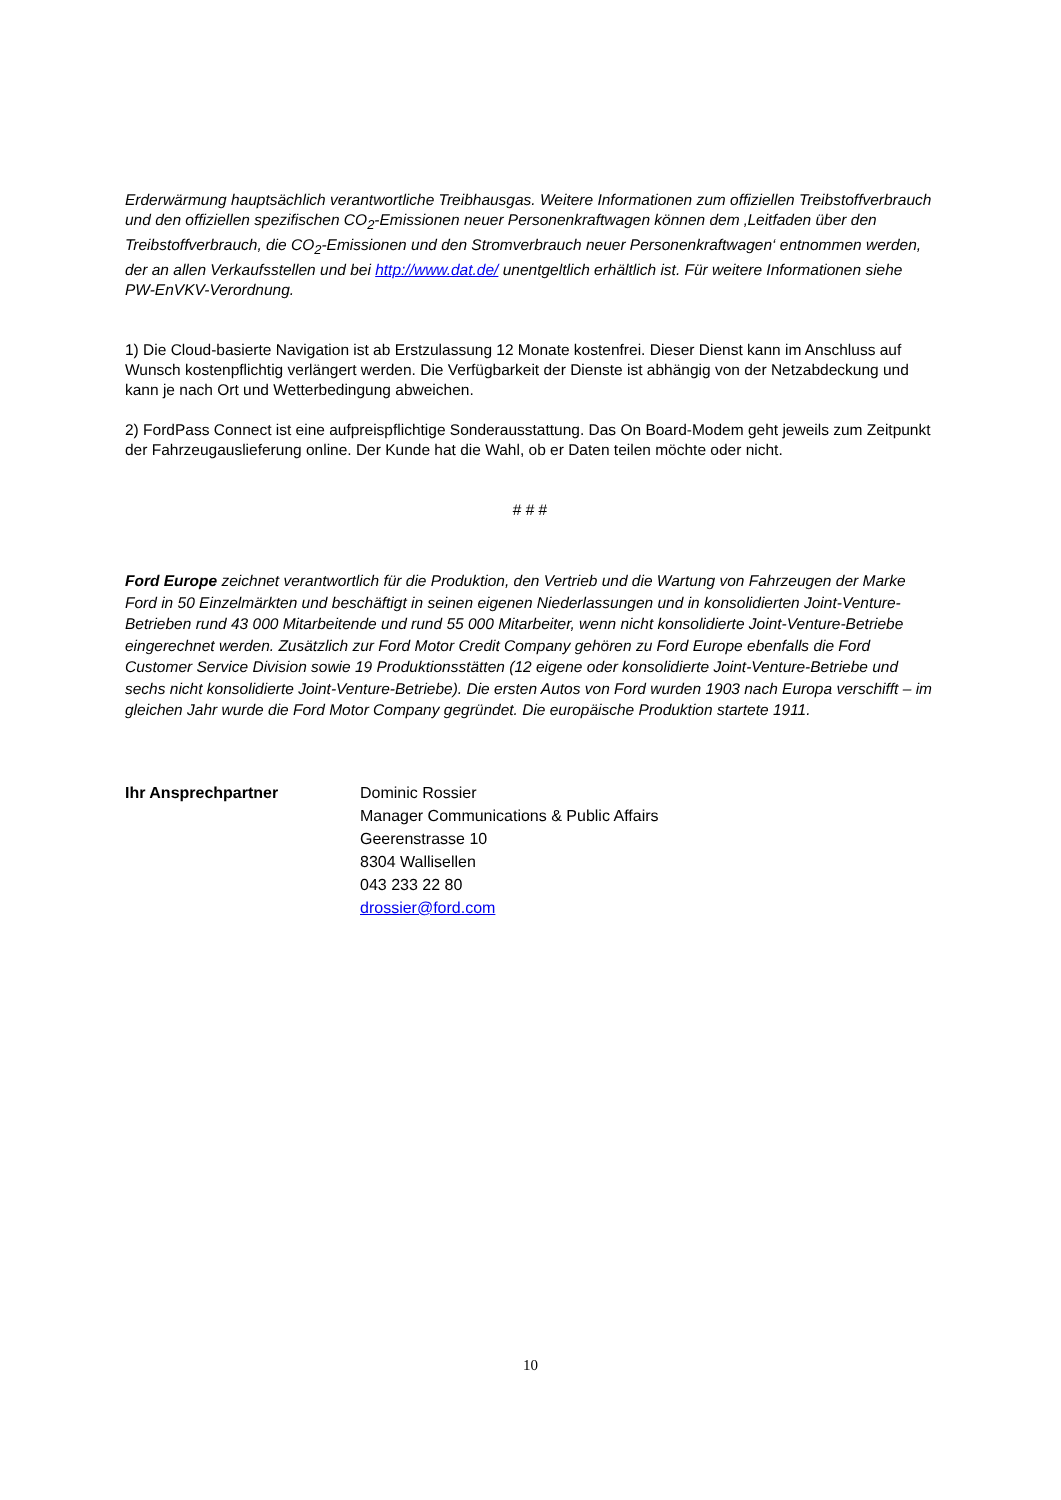Erderwärmung hauptsächlich verantwortliche Treibhausgas. Weitere Informationen zum offiziellen Treibstoffverbrauch und den offiziellen spezifischen CO<sub>2</sub>-Emissionen neuer Personenkraftwagen können dem ‚Leitfaden über den Treibstoffverbrauch, die CO<sub>2</sub>-Emissionen und den Stromverbrauch neuer Personenkraftwagen‘ entnommen werden, der an allen Verkaufsstellen und bei http://www.dat.de/ unentgeltlich erhältlich ist. Für weitere Informationen siehe PW-EnVKV-Verordnung.
1) Die Cloud-basierte Navigation ist ab Erstzulassung 12 Monate kostenfrei. Dieser Dienst kann im Anschluss auf Wunsch kostenpflichtig verlängert werden. Die Verfügbarkeit der Dienste ist abhängig von der Netzabdeckung und kann je nach Ort und Wetterbedingung abweichen.
2) FordPass Connect ist eine aufpreispflichtige Sonderausstattung. Das On Board-Modem geht jeweils zum Zeitpunkt der Fahrzeugauslieferung online. Der Kunde hat die Wahl, ob er Daten teilen möchte oder nicht.
# # #
Ford Europe zeichnet verantwortlich für die Produktion, den Vertrieb und die Wartung von Fahrzeugen der Marke Ford in 50 Einzelmärkten und beschäftigt in seinen eigenen Niederlassungen und in konsolidierten Joint-Venture-Betrieben rund 43 000 Mitarbeitende und rund 55 000 Mitarbeiter, wenn nicht konsolidierte Joint-Venture-Betriebe eingerechnet werden. Zusätzlich zur Ford Motor Credit Company gehören zu Ford Europe ebenfalls die Ford Customer Service Division sowie 19 Produktionsstätten (12 eigene oder konsolidierte Joint-Venture-Betriebe und sechs nicht konsolidierte Joint-Venture-Betriebe). Die ersten Autos von Ford wurden 1903 nach Europa verschifft – im gleichen Jahr wurde die Ford Motor Company gegründet. Die europäische Produktion startete 1911.
Ihr Ansprechpartner Dominic Rossier
Manager Communications & Public Affairs
Geerenstrasse 10
8304 Wallisellen
043 233 22 80
drossier@ford.com
10